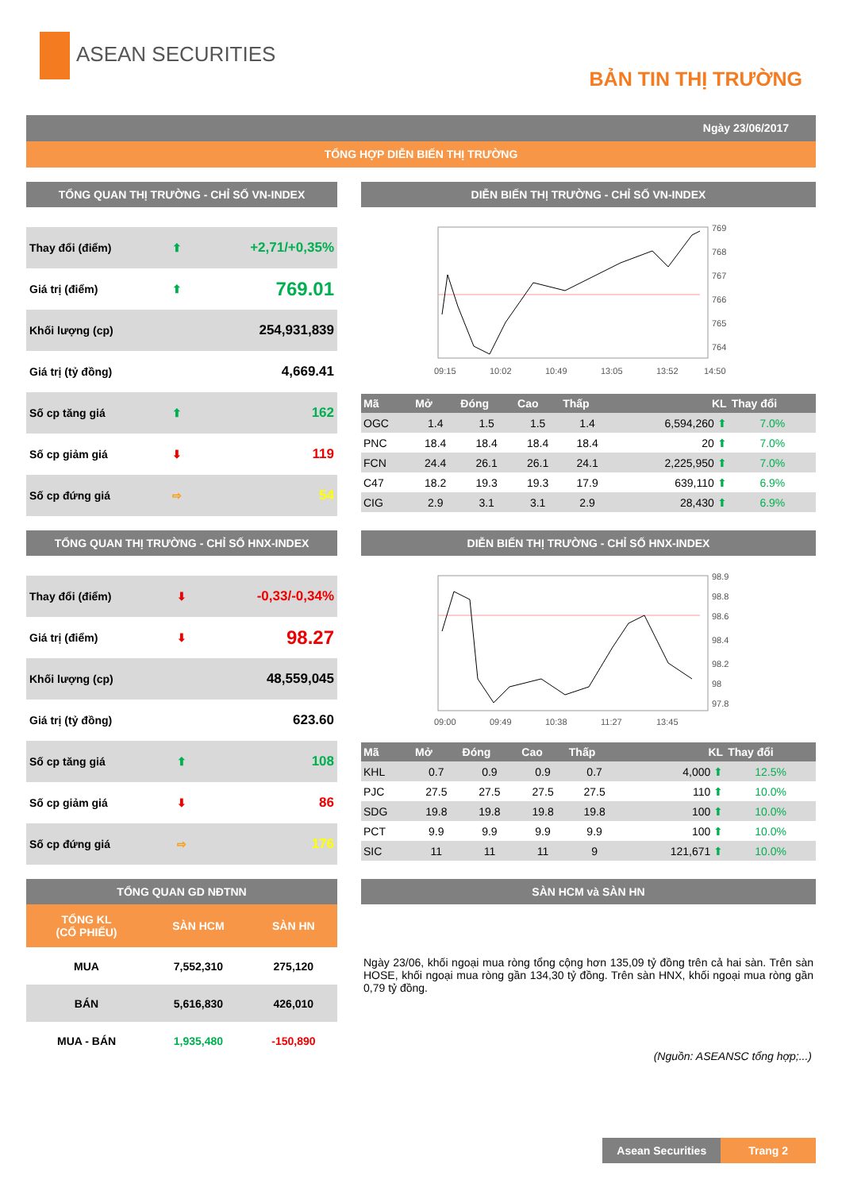ASEAN SECURITIES
BẢN TIN THỊ TRƯỜNG
Ngày 23/06/2017
TỔNG HỢP DIỄN BIẾN THỊ TRƯỜNG
TỔNG QUAN THỊ TRƯỜNG - CHỈ SỐ VN-INDEX
| Thay đổi (điểm) | ⬆ | +2,71/+0,35% |
| Giá trị (điểm) | ⬆ | 769.01 |
| Khối lượng (cp) | | 254,931,839 |
| Giá trị (tỷ đồng) | | 4,669.41 |
| Số cp tăng giá | ⬆ | 162 |
| Số cp giảm giá | ⬇ | 119 |
| Số cp đứng giá | ⇨ | 54 |
DIỄN BIẾN THỊ TRƯỜNG - CHỈ SỐ VN-INDEX
769
768
767
766
765
764
09:15
10:02
10:49
13:05
13:52
14:50
| Mã | Mở | Đóng | Cao | Thấp | KL | Thay đổi |
| --- | --- | --- | --- | --- | --- | --- |
| OGC | 1.4 | 1.5 | 1.5 | 1.4 | 6,594,260 ⬆ | 7.0% |
| PNC | 18.4 | 18.4 | 18.4 | 18.4 | 20 ⬆ | 7.0% |
| FCN | 24.4 | 26.1 | 26.1 | 24.1 | 2,225,950 ⬆ | 7.0% |
| C47 | 18.2 | 19.3 | 19.3 | 17.9 | 639,110 ⬆ | 6.9% |
| CIG | 2.9 | 3.1 | 3.1 | 2.9 | 28,430 ⬆ | 6.9% |
TỔNG QUAN THỊ TRƯỜNG - CHỈ SỐ HNX-INDEX
| Thay đổi (điểm) | ⬇ | -0,33/-0,34% |
| Giá trị (điểm) | ⬇ | 98.27 |
| Khối lượng (cp) | | 48,559,045 |
| Giá trị (tỷ đồng) | | 623.60 |
| Số cp tăng giá | ⬆ | 108 |
| Số cp giảm giá | ⬇ | 86 |
| Số cp đứng giá | ⇨ | 176 |
DIỄN BIẾN THỊ TRƯỜNG - CHỈ SỐ HNX-INDEX
98.9
98.8
98.6
98.4
98.2
98
97.8
09:00
09:49
10:38
11:27
13:45
| Mã | Mở | Đóng | Cao | Thấp | KL | Thay đổi |
| --- | --- | --- | --- | --- | --- | --- |
| KHL | 0.7 | 0.9 | 0.9 | 0.7 | 4,000 ⬆ | 12.5% |
| PJC | 27.5 | 27.5 | 27.5 | 27.5 | 110 ⬆ | 10.0% |
| SDG | 19.8 | 19.8 | 19.8 | 19.8 | 100 ⬆ | 10.0% |
| PCT | 9.9 | 9.9 | 9.9 | 9.9 | 100 ⬆ | 10.0% |
| SIC | 11 | 11 | 11 | 9 | 121,671 ⬆ | 10.0% |
TỔNG QUAN GD NĐTNN
| TỔNG KL (CỔ PHIẾU) | SÀN HCM | SÀN HN |
| --- | --- | --- |
| MUA | 7,552,310 | 275,120 |
| BÁN | 5,616,830 | 426,010 |
| MUA - BÁN | 1,935,480 | -150,890 |
SÀN HCM và SÀN HN
Ngày 23/06, khối ngoại mua ròng tổng cộng hơn 135,09 tỷ đồng trên cả hai sàn. Trên sàn HOSE, khối ngoại mua ròng gần 134,30 tỷ đồng. Trên sàn HNX, khối ngoại mua ròng gần 0,79 tỷ đồng.
(Nguồn: ASEANSC tổng hợp;...)
Asean Securities Trang 2